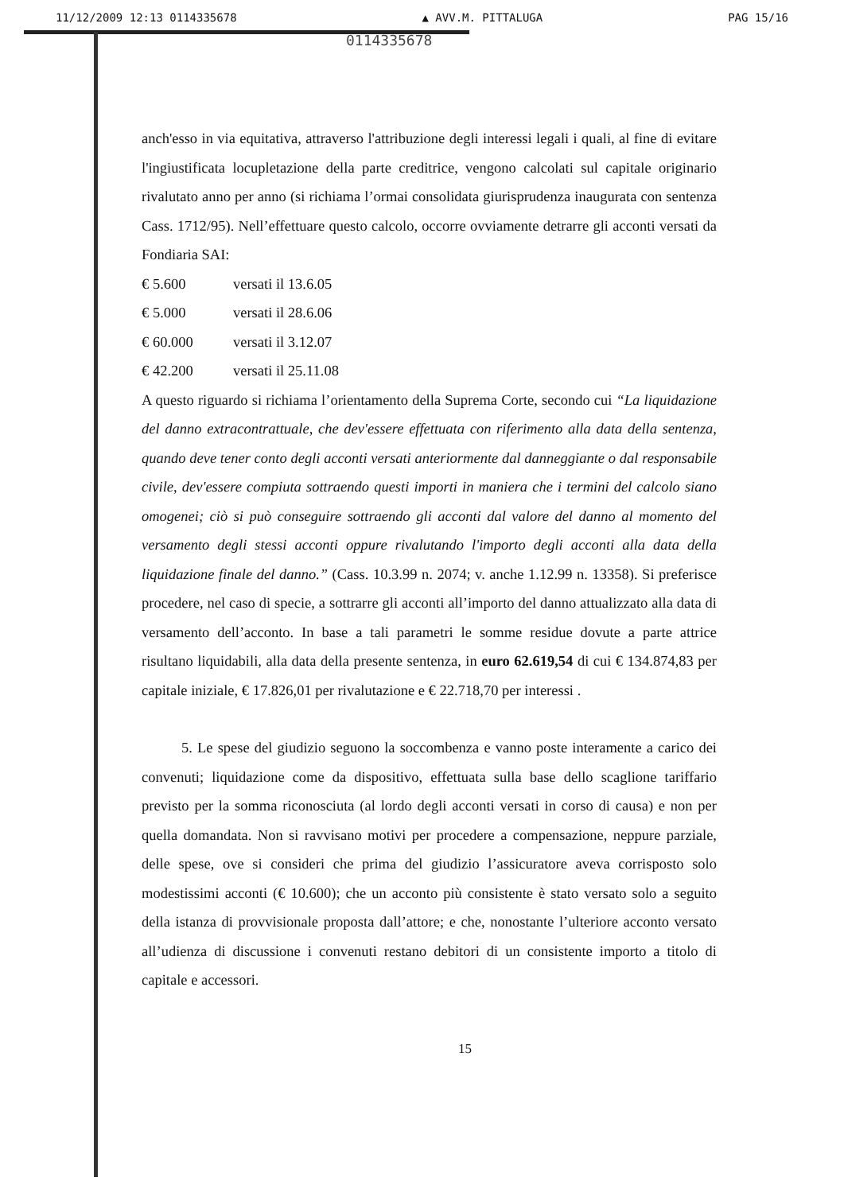11/12/2009 12:13 0114335678 ▲ AVV.M. PITTALUGA PAG 15/16
0114335678
anch'esso in via equitativa, attraverso l'attribuzione degli interessi legali i quali, al fine di evitare l'ingiustificata locupletazione della parte creditrice, vengono calcolati sul capitale originario rivalutato anno per anno (si richiama l’ormai consolidata giurisprudenza inaugurata con sentenza Cass. 1712/95). Nell’effettuare questo calcolo, occorre ovviamente detrarre gli acconti versati da Fondiaria SAI:
€ 5.600 versati il 13.6.05
€ 5.000 versati il 28.6.06
€ 60.000 versati il 3.12.07
€ 42.200 versati il 25.11.08
A questo riguardo si richiama l’orientamento della Suprema Corte, secondo cui “La liquidazione del danno extracontrattuale, che dev'essere effettuata con riferimento alla data della sentenza, quando deve tener conto degli acconti versati anteriormente dal danneggiante o dal responsabile civile, dev'essere compiuta sottraendo questi importi in maniera che i termini del calcolo siano omogenei; ciò si può conseguire sottraendo gli acconti dal valore del danno al momento del versamento degli stessi acconti oppure rivalutando l'importo degli acconti alla data della liquidazione finale del danno.” (Cass. 10.3.99 n. 2074; v. anche 1.12.99 n. 13358). Si preferisce procedere, nel caso di specie, a sottrarre gli acconti all’importo del danno attualizzato alla data di versamento dell’acconto. In base a tali parametri le somme residue dovute a parte attrice risultano liquidabili, alla data della presente sentenza, in euro 62.619,54 di cui € 134.874,83 per capitale iniziale, € 17.826,01 per rivalutazione e € 22.718,70 per interessi .
5. Le spese del giudizio seguono la soccombenza e vanno poste interamente a carico dei convenuti; liquidazione come da dispositivo, effettuata sulla base dello scaglione tariffario previsto per la somma riconosciuta (al lordo degli acconti versati in corso di causa) e non per quella domandata. Non si ravvisano motivi per procedere a compensazione, neppure parziale, delle spese, ove si consideri che prima del giudizio l’assicuratore aveva corrisposto solo modestissimi acconti (€ 10.600); che un acconto più consistente è stato versato solo a seguito della istanza di provvisionale proposta dall’attore; e che, nonostante l’ulteriore acconto versato all’udienza di discussione i convenuti restano debitori di un consistente importo a titolo di capitale e accessori.
15